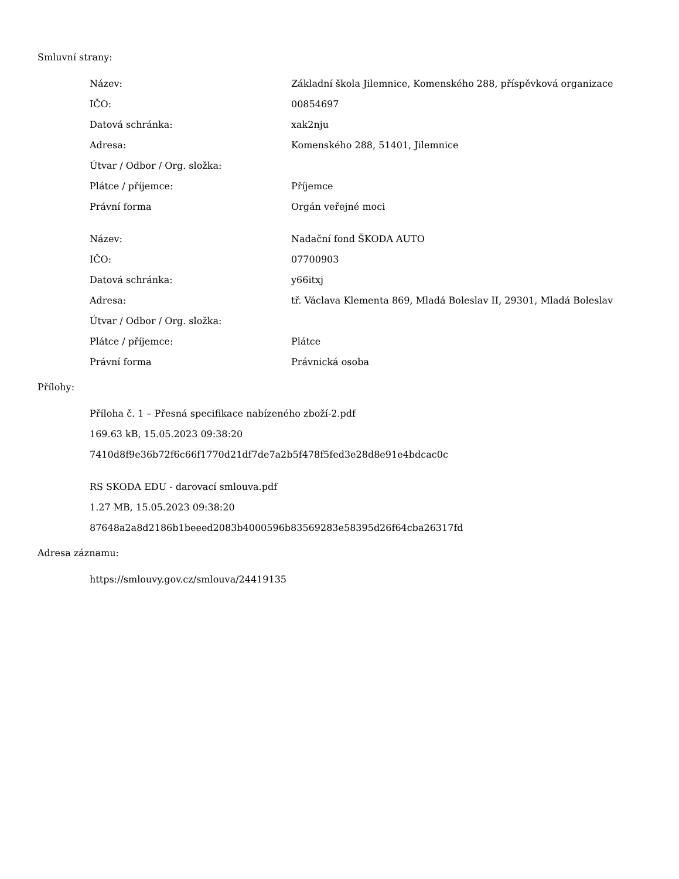Smluvní strany:
| Název: | Základní škola Jilemnice, Komenského 288, příspěvková organizace |
| IČO: | 00854697 |
| Datová schránka: | xak2nju |
| Adresa: | Komenského 288, 51401, Jilemnice |
| Útvar / Odbor / Org. složka: | |
| Plátce / příjemce: | Příjemce |
| Právní forma | Orgán veřejné moci |
| Název: | Nadační fond ŠKODA AUTO |
| IČO: | 07700903 |
| Datová schránka: | y66itxj |
| Adresa: | tř. Václava Klementa 869, Mladá Boleslav II, 29301, Mladá Boleslav |
| Útvar / Odbor / Org. složka: | |
| Plátce / příjemce: | Plátce |
| Právní forma | Právnická osoba |
Přílohy:
Příloha č. 1 – Přesná specifikace nabízeného zboží-2.pdf
169.63 kB, 15.05.2023 09:38:20
7410d8f9e36b72f6c66f1770d21df7de7a2b5f478f5fed3e28d8e91e4bdcac0c
RS SKODA EDU - darovací smlouva.pdf
1.27 MB, 15.05.2023 09:38:20
87648a2a8d2186b1beeed2083b4000596b83569283e58395d26f64cba26317fd
Adresa záznamu:
https://smlouvy.gov.cz/smlouva/24419135